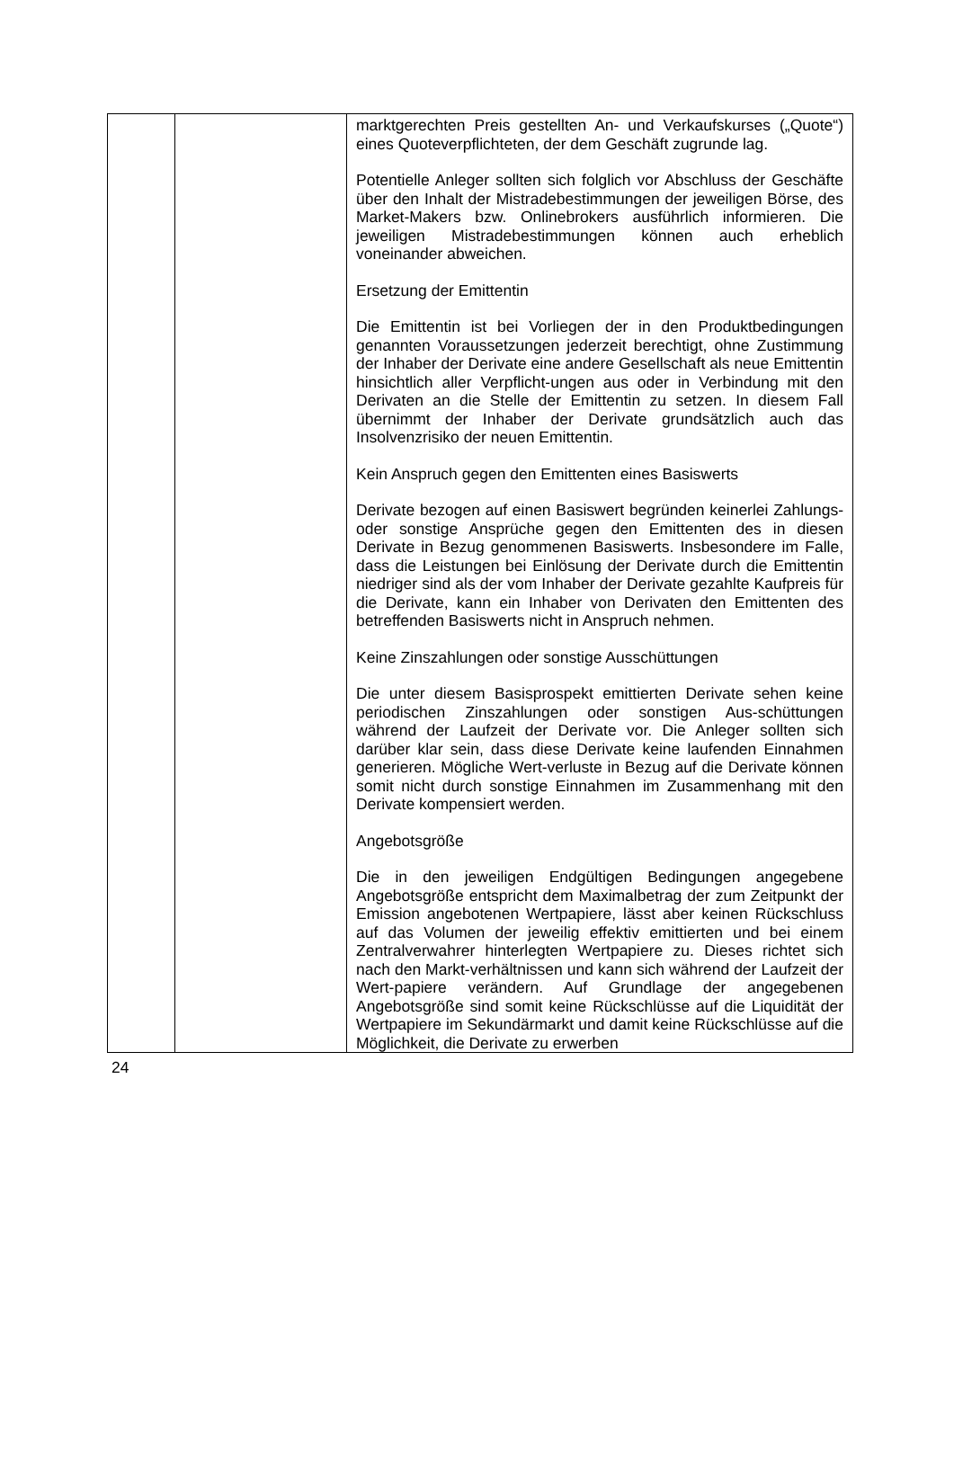| | | marktgerechten Preis gestellten An- und Verkaufskurses („Quote“) eines Quoteverpflichteten, der dem Geschäft zugrunde lag. Potentielle Anleger sollten sich folglich vor Abschluss der Geschäfte über den Inhalt der Mistradebestimmungen der jeweiligen Börse, des Market-Makers bzw. Onlinebrokers ausführlich informieren. Die jeweiligen Mistradebestimmungen können auch erheblich voneinander abweichen. Ersetzung der Emittentin Die Emittentin ist bei Vorliegen der in den Produktbedingungen genannten Voraussetzungen jederzeit berechtigt, ohne Zustimmung der Inhaber der Derivate eine andere Gesellschaft als neue Emittentin hinsichtlich aller Verpflicht-ungen aus oder in Verbindung mit den Derivaten an die Stelle der Emittentin zu setzen. In diesem Fall übernimmt der Inhaber der Derivate grundsätzlich auch das Insolvenzrisiko der neuen Emittentin. Kein Anspruch gegen den Emittenten eines Basiswerts Derivate bezogen auf einen Basiswert begründen keinerlei Zahlungs- oder sonstige Ansprüche gegen den Emittenten des in diesen Derivate in Bezug genommenen Basiswerts. Insbesondere im Falle, dass die Leistungen bei Einlösung der Derivate durch die Emittentin niedriger sind als der vom Inhaber der Derivate gezahlte Kaufpreis für die Derivate, kann ein Inhaber von Derivaten den Emittenten des betreffenden Basiswerts nicht in Anspruch nehmen. Keine Zinszahlungen oder sonstige Ausschüttungen Die unter diesem Basisprospekt emittierten Derivate sehen keine periodischen Zinszahlungen oder sonstigen Aus-schüttungen während der Laufzeit der Derivate vor. Die Anleger sollten sich darüber klar sein, dass diese Derivate keine laufenden Einnahmen generieren. Mögliche Wert-verluste in Bezug auf die Derivate können somit nicht durch sonstige Einnahmen im Zusammenhang mit den Derivate kompensiert werden. Angebotsgröße Die in den jeweiligen Endgültigen Bedingungen angegebene Angebotsgröße entspricht dem Maximalbetrag der zum Zeitpunkt der Emission angebotenen Wertpapiere, lässt aber keinen Rückschluss auf das Volumen der jeweilig effektiv emittierten und bei einem Zentralverwahrer hinterlegten Wertpapiere zu. Dieses richtet sich nach den Markt-verhältnissen und kann sich während der Laufzeit der Wert-papiere verändern. Auf Grundlage der angegebenen Angebotsgröße sind somit keine Rückschlüsse auf die Liquidität der Wertpapiere im Sekundärmarkt und damit keine Rückschlüsse auf die Möglichkeit, die Derivate zu erwerben |
24